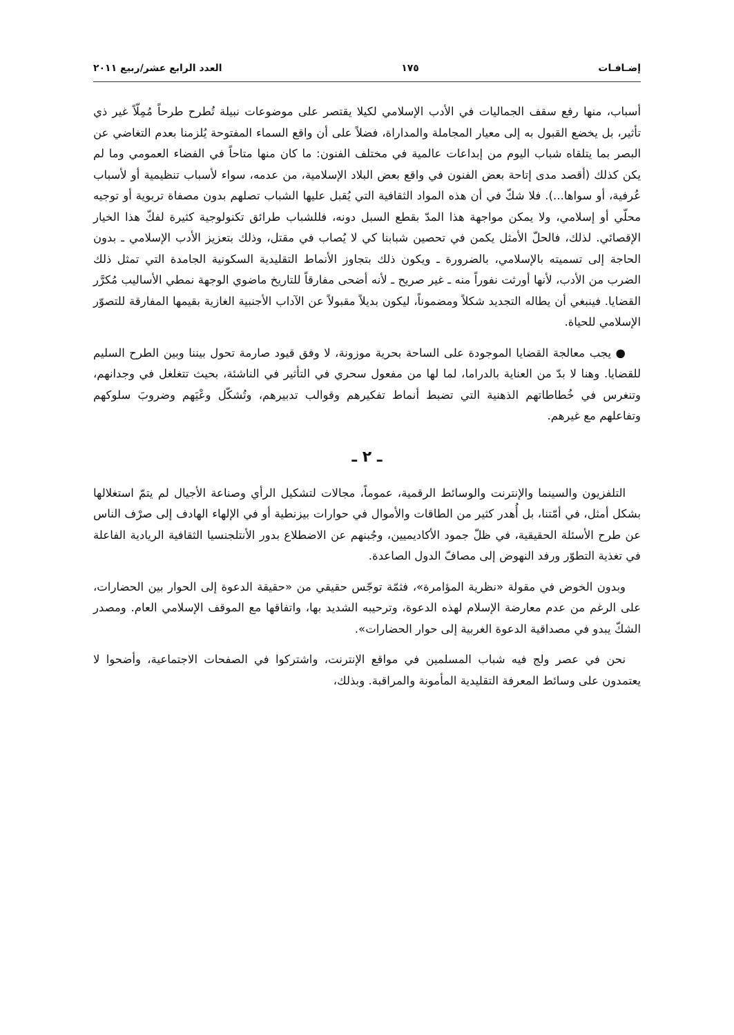إضـافـات ١٧٥ العدد الرابع عشر/ربيع ٢٠١١
أسباب، منها رفع سقف الجماليات في الأدب الإسلامي لكيلا يقتصر على موضوعات نبيلة تُطرح طرحاً مُمِلّاً غير ذي تأثير، بل يخضع القبول به إلى معيار المجاملة والمداراة، فضلاً على أن واقع السماء المفتوحة يُلزمنا بعدم التغاضي عن البصر بما يتلقاه شباب اليوم من إبداعات عالمية في مختلف الفنون: ما كان منها متاحاً في الفضاء العمومي وما لم يكن كذلك (أقصد مدى إتاحة بعض الفنون في واقع بعض البلاد الإسلامية، من عدمه، سواء لأسباب تنظيمية أو لأسباب عُرفية، أو سواها...). فلا شكّ في أن هذه المواد الثقافية التي يُقبل عليها الشباب تصلهم بدون مصفاة تربوية أو توجيه محلّي أو إسلامي، ولا يمكن مواجهة هذا المدّ بقطع السبل دونه، فللشباب طرائق تكنولوجية كثيرة لفكّ هذا الخيار الإقصائي. لذلك، فالحلّ الأمثل يكمن في تحصين شبابنا كي لا يُصاب في مقتل، وذلك بتعزيز الأدب الإسلامي ـ بدون الحاجة إلى تسميته بالإسلامي، بالضرورة ـ ويكون ذلك بتجاوز الأنماط التقليدية السكونية الجامدة التي تمثل ذلك الضرب من الأدب، لأنها أورثت نفوراً منه ـ غير صريح ـ لأنه أضحى مفارقاً للتاريخ ماضوي الوجهة نمطي الأساليب مُكرَّر القضايا. فينبغي أن يطاله التجديد شكلاً ومضموناً، ليكون بديلاً مقبولاً عن الآداب الأجنبية الغازية بقيمها المفارقة للتصوّر الإسلامي للحياة.
● يجب معالجة القضايا الموجودة على الساحة بحرية موزونة، لا وفق قيود صارمة تحول بيننا وبين الطرح السليم للقضايا. وهنا لا بدّ من العناية بالدراما، لما لها من مفعول سحري في التأثير في الناشئة، بحيث تتغلغل في وجدانهم، وتنغرس في خُطاطاتهم الذهنية التي تضبط أنماط تفكيرهم وقوالب تدبيرهم، وتُشكّل وعْيَهم وضروبَ سلوكهم وتفاعلهم مع غيرهم.
ـ ٢ ـ
التلفزيون والسينما والإنترنت والوسائط الرقمية، عموماً، مجالات لتشكيل الرأي وصناعة الأجيال لم يتمّ استغلالها بشكل أمثل، في أمّتنا، بل أُهدر كثير من الطاقات والأموال في حوارات بيزنطية أو في الإلهاء الهادف إلى صرْف الناس عن طرح الأسئلة الحقيقية، في ظلّ جمود الأكاديميين، وجُبنهم عن الاضطلاع بدور الأنتلجنسيا الثقافية الريادية الفاعلة في تغذية التطوّر ورفد النهوض إلى مصافّ الدول الصاعدة.
وبدون الخوض في مقولة «نظرية المؤامرة»، فثمّة توجّس حقيقي من «حقيقة الدعوة إلى الحوار بين الحضارات، على الرغم من عدم معارضة الإسلام لهذه الدعوة، وترحيبه الشديد بها، واتفاقها مع الموقف الإسلامي العام. ومصدر الشكّ يبدو في مصداقية الدعوة الغربية إلى حوار الحضارات».
نحن في عصر ولج فيه شباب المسلمين في مواقع الإنترنت، واشتركوا في الصفحات الاجتماعية، وأضحوا لا يعتمدون على وسائط المعرفة التقليدية المأمونة والمراقبة. وبذلك،